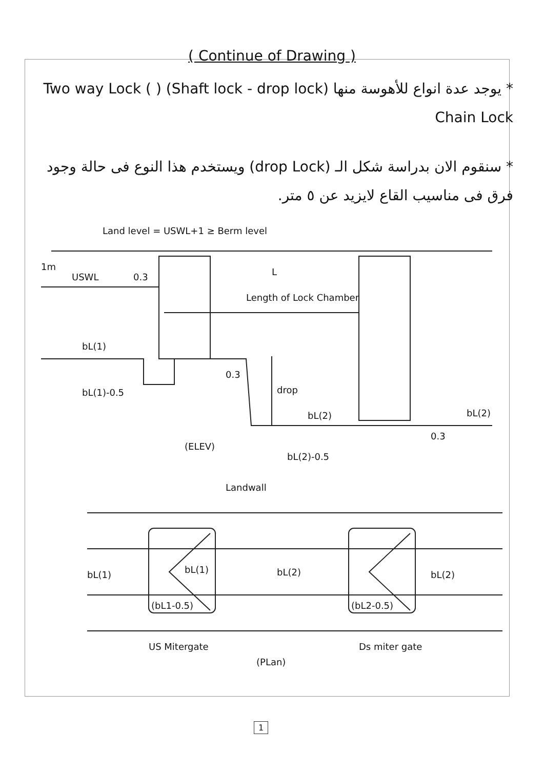( Continue of Drawing )
* يوجد عدة انواع للأهوسة منها (Shaft lock - drop lock) ( Two way Lock ( Chain Lock
* سنقوم الان بدراسة شكل الـ (drop Lock) ويستخدم هذا النوع فى حالة وجود فرق فى مناسيب القاع لايزيد عن ٥ متر.
Land level = USWL+1 ≥ Berm level
1m
USWL 0.3 L
Length of Lock Chamber
bL(1)
bL(1)-0.5
0.3
drop
bL(2) bL(2)
0.3
(ELEV)
bL(2)-0.5
Landwall
bL(1) bL(1) bL(2) bL(2)
(bL1-0.5) (bL2-0.5)
US Mitergate Ds miter gate
(PLan)
1